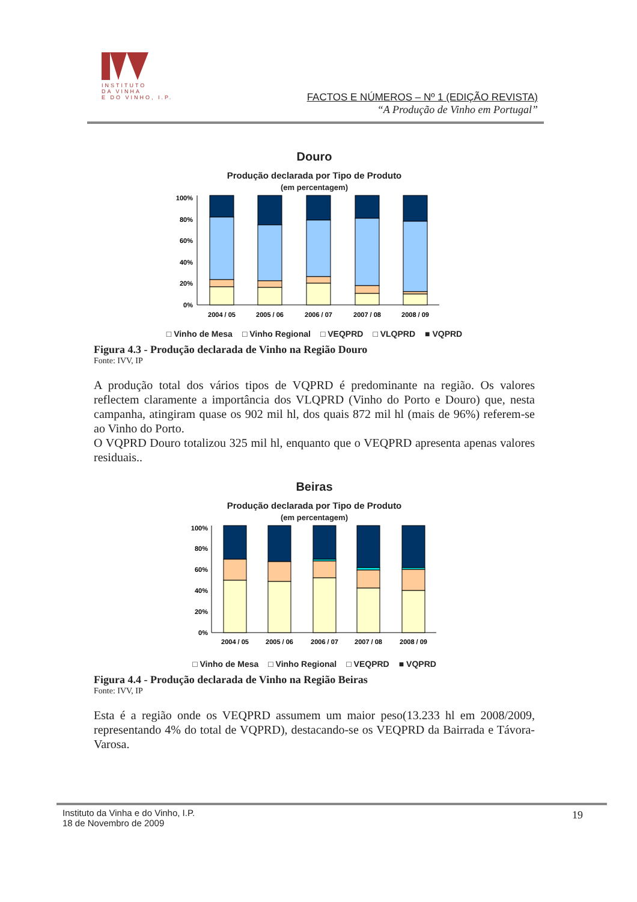INSTITUTO
DA VINHA
E DO VINHO, I.P.
FACTOS E NÚMEROS – Nº 1 (EDIÇÃO REVISTA)
“A Produção de Vinho em Portugal”
Douro
Produção declarada por Tipo de Produto
(em percentagem)
100%
80%
60%
40%
20%
0%
2004 / 05
2005 / 06
2006 / 07
2007 / 08
2008 / 09
□ Vinho de Mesa □ Vinho Regional □ VEQPRD □ VLQPRD ■ VQPRD
Figura 4.3 - Produção declarada de Vinho na Região Douro
Fonte: IVV, IP
A produção total dos vários tipos de VQPRD é predominante na região. Os valores reflectem claramente a importância dos VLQPRD (Vinho do Porto e Douro) que, nesta campanha, atingiram quase os 902 mil hl, dos quais 872 mil hl (mais de 96%) referem-se ao Vinho do Porto.
O VQPRD Douro totalizou 325 mil hl, enquanto que o VEQPRD apresenta apenas valores residuais..
Beiras
Produção declarada por Tipo de Produto
(em percentagem)
100%
80%
60%
40%
20%
0%
2004 / 05
2005 / 06
2006 / 07
2007 / 08
2008 / 09
□ Vinho de Mesa □ Vinho Regional □ VEQPRD ■ VQPRD
Figura 4.4 - Produção declarada de Vinho na Região Beiras
Fonte: IVV, IP
Esta é a região onde os VEQPRD assumem um maior peso(13.233 hl em 2008/2009, representando 4% do total de VQPRD), destacando-se os VEQPRD da Bairrada e Távora-Varosa.
Instituto da Vinha e do Vinho, I.P.
18 de Novembro de 2009
19